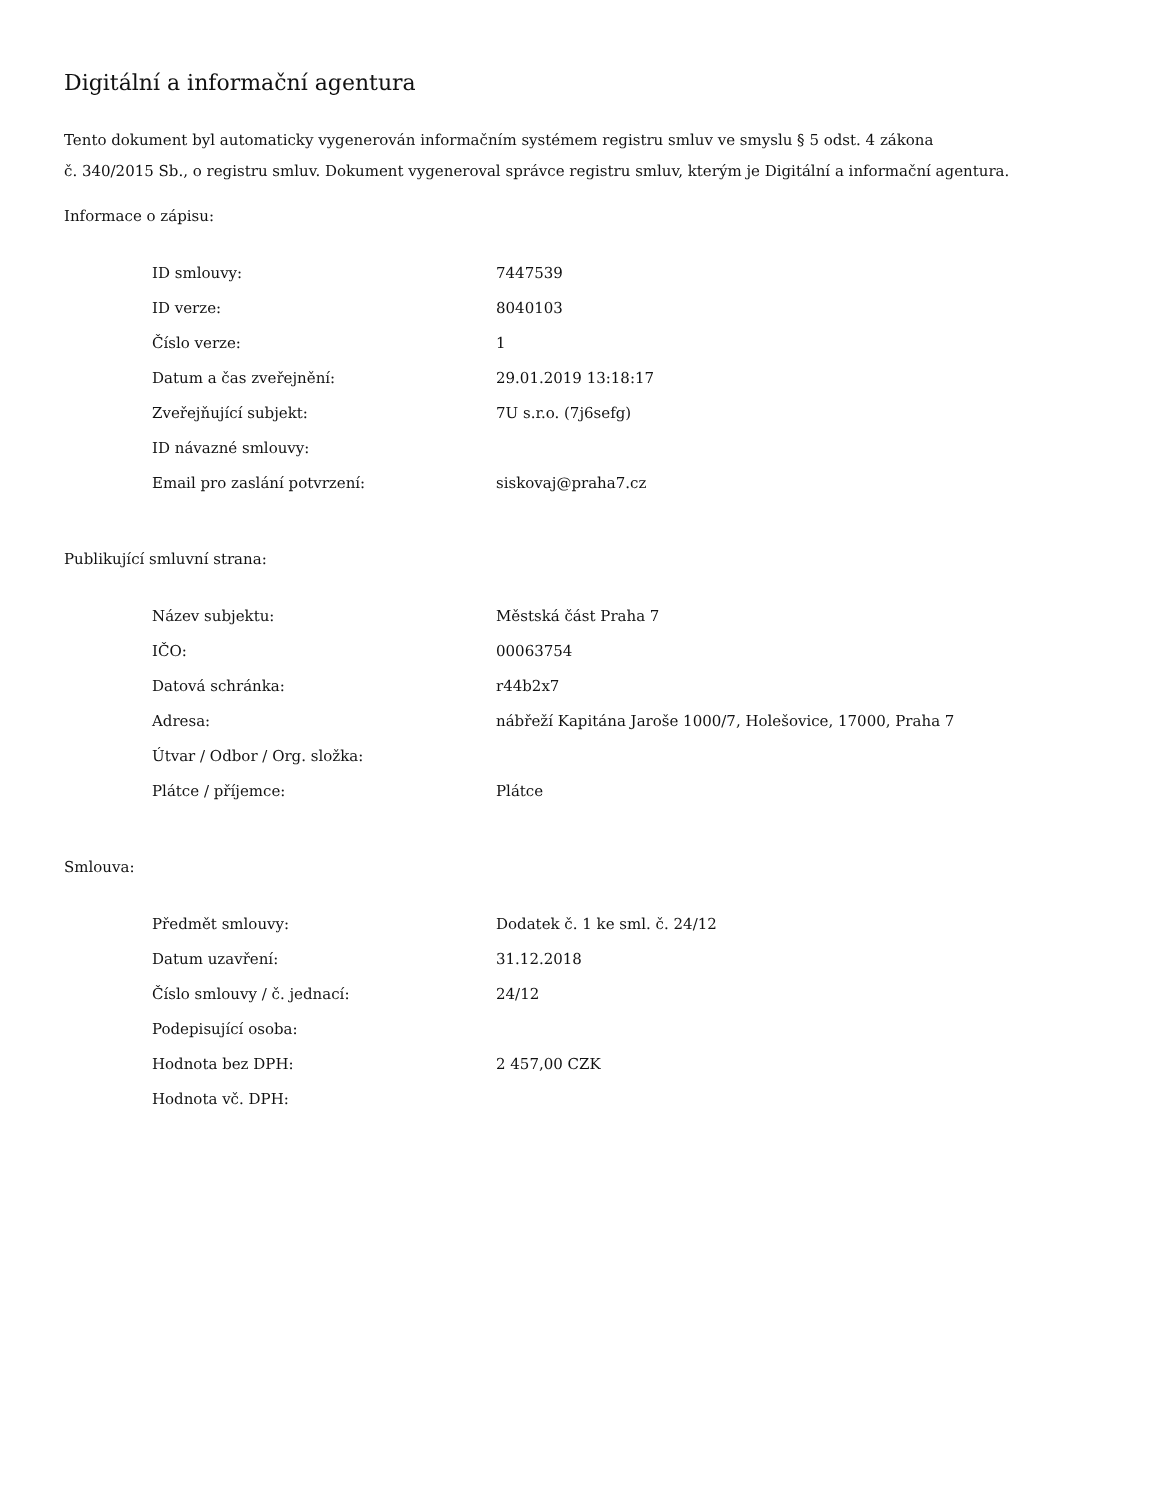Digitální a informační agentura
Tento dokument byl automaticky vygenerován informačním systémem registru smluv ve smyslu § 5 odst. 4 zákona
č. 340/2015 Sb., o registru smluv. Dokument vygeneroval správce registru smluv, kterým je Digitální a informační agentura.
Informace o zápisu:
| ID smlouvy: | 7447539 |
| ID verze: | 8040103 |
| Číslo verze: | 1 |
| Datum a čas zveřejnění: | 29.01.2019 13:18:17 |
| Zveřejňující subjekt: | 7U s.r.o. (7j6sefg) |
| ID návazné smlouvy: | |
| Email pro zaslání potvrzení: | siskovaj@praha7.cz |
Publikující smluvní strana:
| Název subjektu: | Městská část Praha 7 |
| IČO: | 00063754 |
| Datová schránka: | r44b2x7 |
| Adresa: | nábřeží Kapitána Jaroše 1000/7, Holešovice, 17000, Praha 7 |
| Útvar / Odbor / Org. složka: | |
| Plátce / příjemce: | Plátce |
Smlouva:
| Předmět smlouvy: | Dodatek č. 1 ke sml. č. 24/12 |
| Datum uzavření: | 31.12.2018 |
| Číslo smlouvy / č. jednací: | 24/12 |
| Podepisující osoba: | |
| Hodnota bez DPH: | 2 457,00 CZK |
| Hodnota vč. DPH: | |